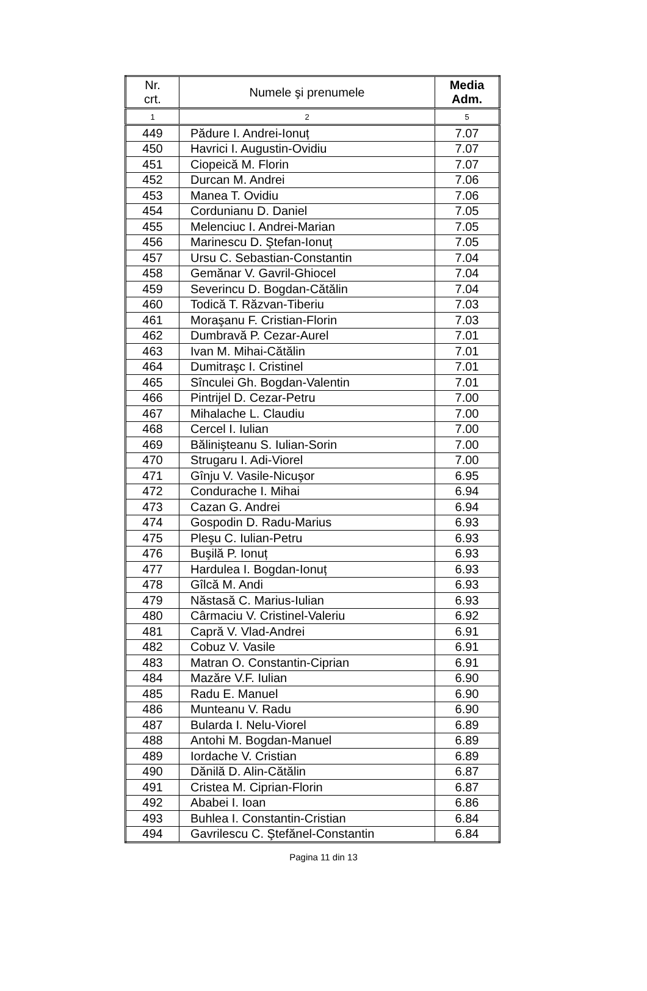| Nr. crt. | Numele şi prenumele | Media Adm. |
| --- | --- | --- |
| 1 | 2 | 5 |
| 449 | Pădure I. Andrei-Ionuț | 7.07 |
| 450 | Havrici I. Augustin-Ovidiu | 7.07 |
| 451 | Ciopeică M. Florin | 7.07 |
| 452 | Durcan M. Andrei | 7.06 |
| 453 | Manea T. Ovidiu | 7.06 |
| 454 | Cordunianu D. Daniel | 7.05 |
| 455 | Melenciuc I. Andrei-Marian | 7.05 |
| 456 | Marinescu D. Ştefan-Ionuț | 7.05 |
| 457 | Ursu C. Sebastian-Constantin | 7.04 |
| 458 | Gemănar V. Gavril-Ghiocel | 7.04 |
| 459 | Severincu D. Bogdan-Cătălin | 7.04 |
| 460 | Todică T. Răzvan-Tiberiu | 7.03 |
| 461 | Moraşanu F. Cristian-Florin | 7.03 |
| 462 | Dumbravă P. Cezar-Aurel | 7.01 |
| 463 | Ivan M. Mihai-Cătălin | 7.01 |
| 464 | Dumitraşc I. Cristinel | 7.01 |
| 465 | Sînculei Gh. Bogdan-Valentin | 7.01 |
| 466 | Pintrijel D. Cezar-Petru | 7.00 |
| 467 | Mihalache L. Claudiu | 7.00 |
| 468 | Cercel I. Iulian | 7.00 |
| 469 | Bălinişteanu S. Iulian-Sorin | 7.00 |
| 470 | Strugaru I. Adi-Viorel | 7.00 |
| 471 | Gînju V. Vasile-Nicuşor | 6.95 |
| 472 | Condurache I. Mihai | 6.94 |
| 473 | Cazan G. Andrei | 6.94 |
| 474 | Gospodin D. Radu-Marius | 6.93 |
| 475 | Pleşu C. Iulian-Petru | 6.93 |
| 476 | Buşilă P. Ionuț | 6.93 |
| 477 | Hardulea I. Bogdan-Ionuț | 6.93 |
| 478 | Gîlcă M. Andi | 6.93 |
| 479 | Năstasă C. Marius-Iulian | 6.93 |
| 480 | Cârmaciu V. Cristinel-Valeriu | 6.92 |
| 481 | Capră V. Vlad-Andrei | 6.91 |
| 482 | Cobuz V. Vasile | 6.91 |
| 483 | Matran O. Constantin-Ciprian | 6.91 |
| 484 | Mazăre V.F. Iulian | 6.90 |
| 485 | Radu E. Manuel | 6.90 |
| 486 | Munteanu V. Radu | 6.90 |
| 487 | Bularda I. Nelu-Viorel | 6.89 |
| 488 | Antohi M. Bogdan-Manuel | 6.89 |
| 489 | Iordache V. Cristian | 6.89 |
| 490 | Dănilă D. Alin-Cătălin | 6.87 |
| 491 | Cristea M. Ciprian-Florin | 6.87 |
| 492 | Ababei I. Ioan | 6.86 |
| 493 | Buhlea I. Constantin-Cristian | 6.84 |
| 494 | Gavrilescu C. Ştefănel-Constantin | 6.84 |
Pagina 11 din 13